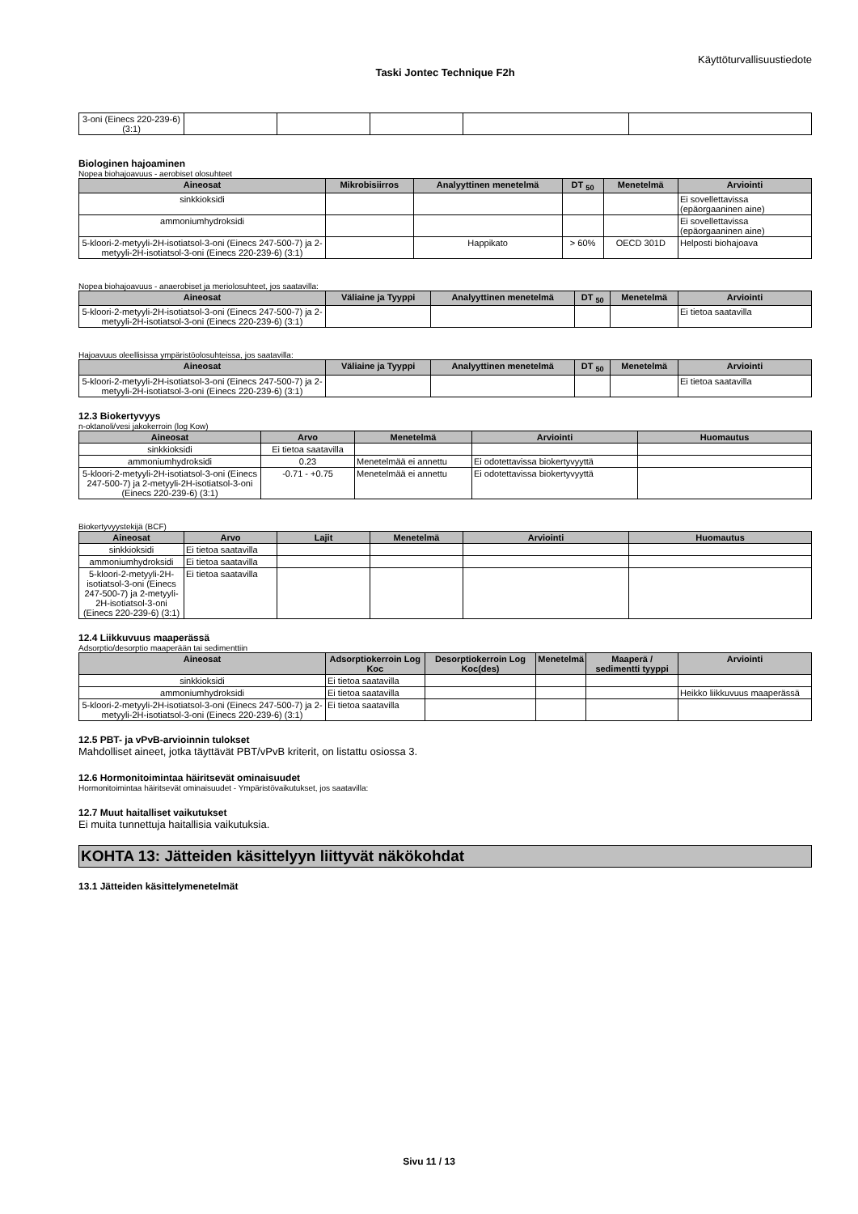Käyttöturvallisuustiedote
Taski Jontec Technique F2h
| 3-oni (Einecs 220-239-6) (3:1) | | | | | |
Biologinen hajoaminen
Nopea biohajoavuus - aerobiset olosuhteet
| Aineosat | Mikrobisiirros | Analyyttinen menetelmä | DT <sub>50</sub> | Menetelmä | Arviointi |
| --- | --- | --- | --- | --- | --- |
| sinkkioksidi | | | | | Ei sovellettavissa (epäorgaaninen aine) |
| ammoniumhydroksidi | | | | | Ei sovellettavissa (epäorgaaninen aine) |
| 5-kloori-2-metyyli-2H-isotiatsol-3-oni (Einecs 247-500-7) ja 2-metyyli-2H-isotiatsol-3-oni (Einecs 220-239-6) (3:1) | | Happikato | > 60% | OECD 301D | Helposti biohajoava |
Nopea biohajoavuus - anaerobiset ja meriolosuhteet, jos saatavilla:
| Aineosat | Väliaine ja Tyyppi | Analyyttinen menetelmä | DT <sub>50</sub> | Menetelmä | Arviointi |
| --- | --- | --- | --- | --- | --- |
| 5-kloori-2-metyyli-2H-isotiatsol-3-oni (Einecs 247-500-7) ja 2-metyyli-2H-isotiatsol-3-oni (Einecs 220-239-6) (3:1) | | | | | Ei tietoa saatavilla |
Hajoavuus oleellisissa ympäristöolosuhteissa, jos saatavilla:
| Aineosat | Väliaine ja Tyyppi | Analyyttinen menetelmä | DT <sub>50</sub> | Menetelmä | Arviointi |
| --- | --- | --- | --- | --- | --- |
| 5-kloori-2-metyyli-2H-isotiatsol-3-oni (Einecs 247-500-7) ja 2-metyyli-2H-isotiatsol-3-oni (Einecs 220-239-6) (3:1) | | | | | Ei tietoa saatavilla |
12.3 Biokertyvyys
n-oktanoli/vesi jakokerroin (log Kow)
| Aineosat | Arvo | Menetelmä | Arviointi | Huomautus |
| --- | --- | --- | --- | --- |
| sinkkioksidi | Ei tietoa saatavilla | | | |
| ammoniumhydroksidi | 0.23 | Menetelmää ei annettu | Ei odotettavissa biokertyvyyttä | |
| 5-kloori-2-metyyli-2H-isotiatsol-3-oni (Einecs 247-500-7) ja 2-metyyli-2H-isotiatsol-3-oni (Einecs 220-239-6) (3:1) | -0.71 - +0.75 | Menetelmää ei annettu | Ei odotettavissa biokertyvyyttä | |
Biokertyvyystekijä (BCF)
| Aineosat | Arvo | Lajit | Menetelmä | Arviointi | Huomautus |
| --- | --- | --- | --- | --- | --- |
| sinkkioksidi | Ei tietoa saatavilla | | | | |
| ammoniumhydroksidi | Ei tietoa saatavilla | | | | |
| 5-kloori-2-metyyli-2H-isotiatsol-3-oni (Einecs 247-500-7) ja 2-metyyli-2H-isotiatsol-3-oni (Einecs 220-239-6) (3:1) | Ei tietoa saatavilla | | | | |
12.4 Liikkuvuus maaperässä
Adsorptio/desorptio maaperään tai sedimenttiin
| Aineosat | Adsorptiokerroin Log Koc | Desorptiokerroin Log Koc(des) | Menetelmä | Maaperä / sedimentti tyyppi | Arviointi |
| --- | --- | --- | --- | --- | --- |
| sinkkioksidi | Ei tietoa saatavilla | | | | |
| ammoniumhydroksidi | Ei tietoa saatavilla | | | | Heikko liikkuvuus maaperässä |
| 5-kloori-2-metyyli-2H-isotiatsol-3-oni (Einecs 247-500-7) ja 2-metyyli-2H-isotiatsol-3-oni (Einecs 220-239-6) (3:1) | Ei tietoa saatavilla | | | | |
12.5 PBT- ja vPvB-arvioinnin tulokset
Mahdolliset aineet, jotka täyttävät PBT/vPvB kriterit, on listattu osiossa 3.
12.6 Hormonitoimintaa häiritsevät ominaisuudet
Hormonitoimintaa häiritsevät ominaisuudet - Ympäristövaikutukset, jos saatavilla:
12.7 Muut haitalliset vaikutukset
Ei muita tunnettuja haitallisia vaikutuksia.
KOHTA 13: Jätteiden käsittelyyn liittyvät näkökohdat
13.1 Jätteiden käsittelymenetelmät
Sivu 11 / 13